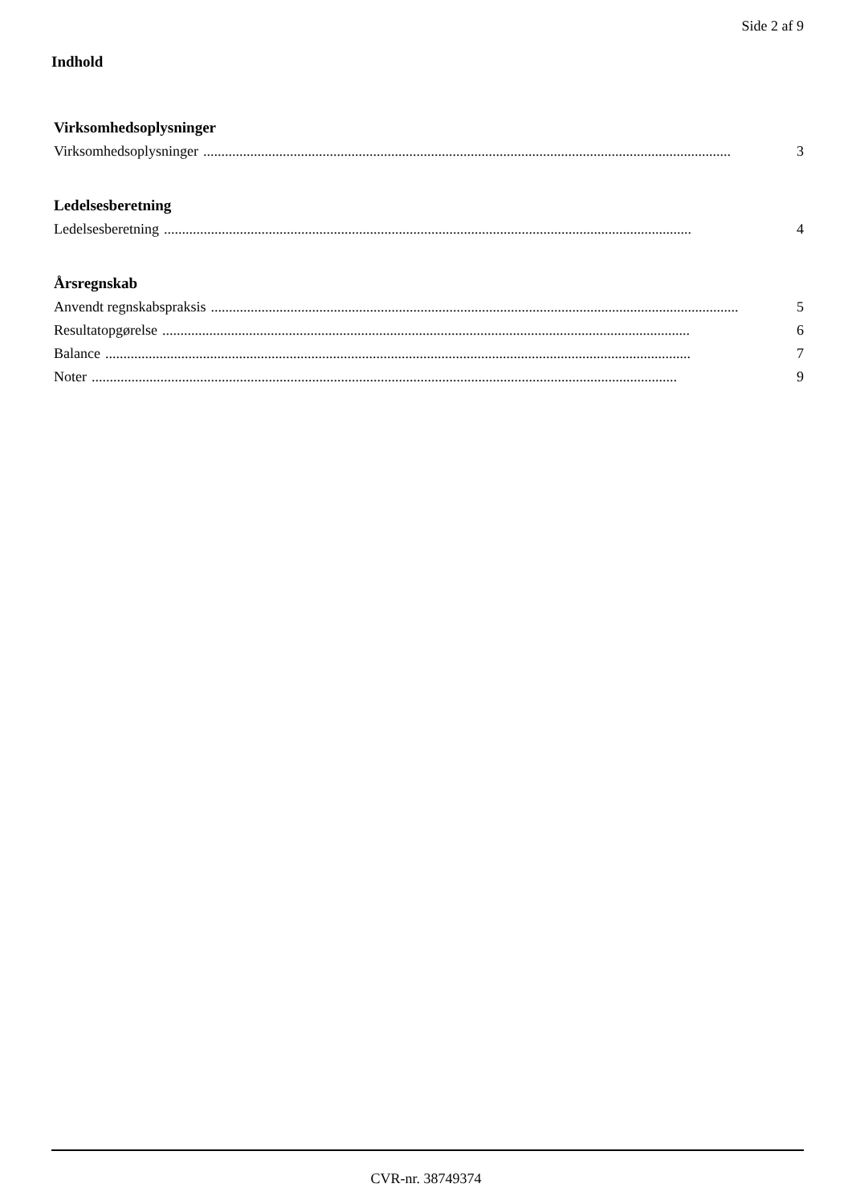Side 2 af 9
Indhold
Virksomhedsoplysninger
Virksomhedsoplysninger.................................................................................................................................................. 3
Ledelsesberetning
Ledelsesberetning.................................................................................................................................................. 4
Årsregnskab
Anvendt regnskabspraksis.................................................................................................................................................. 5
Resultatopgørelse.................................................................................................................................................. 6
Balance.................................................................................................................................................................. 7
Noter.................................................................................................................................................................. 9
CVR-nr. 38749374